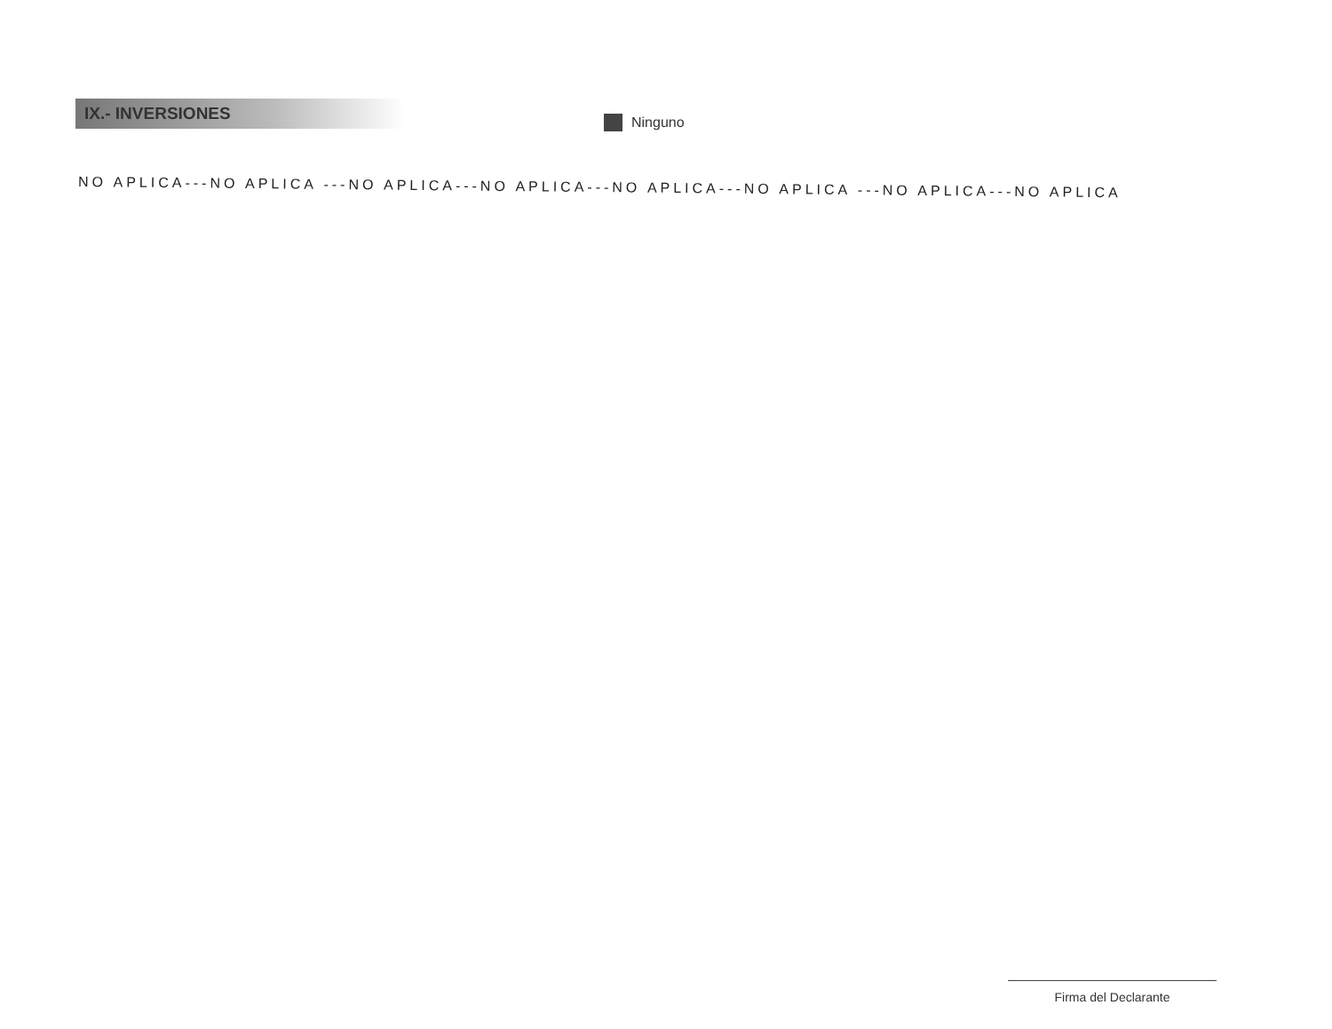IX.- INVERSIONES
Ninguno
NO APLICA---NO APLICA ---NO APLICA---NO APLICA---NO APLICA---NO APLICA ---NO APLICA---NO APLICA
Firma del Declarante